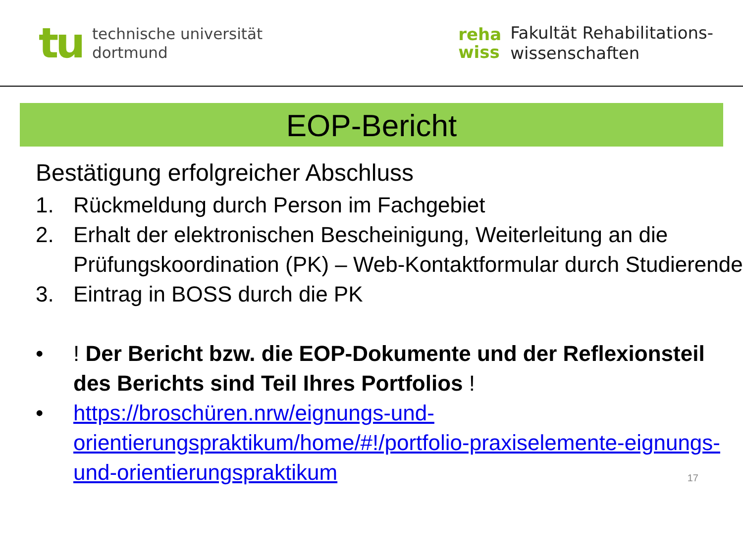tu
technische universität
dortmund
reha
wiss
Fakultät Rehabilitations-
wissenschaften
EOP-Bericht
Bestätigung erfolgreicher Abschluss
1. Rückmeldung durch Person im Fachgebiet
2. Erhalt der elektronischen Bescheinigung, Weiterleitung an die Prüfungskoordination (PK) – Web-Kontaktformular durch Studierende
3. Eintrag in BOSS durch die PK
•! Der Bericht bzw. die EOP-Dokumente und der Reflexionsteil des Berichts sind Teil Ihres Portfolios !
• https://broschüren.nrw/eignungs-und-orientierungspraktikum/home/#!/portfolio-praxiselemente-eignungs-und-orientierungspraktikum
17